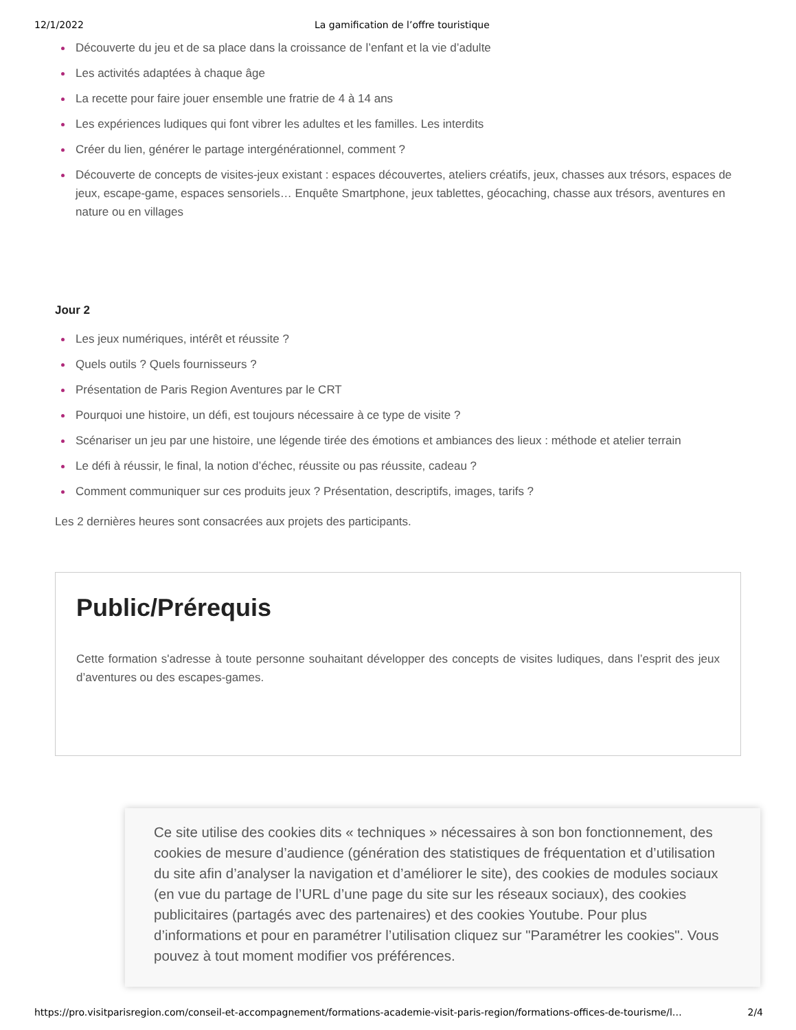12/1/2022 La gamification de l’offre touristique
Découverte du jeu et de sa place dans la croissance de l’enfant et la vie d’adulte
Les activités adaptées à chaque âge
La recette pour faire jouer ensemble une fratrie de 4 à 14 ans
Les expériences ludiques qui font vibrer les adultes et les familles. Les interdits
Créer du lien, générer le partage intergénérationnel, comment ?
Découverte de concepts de visites-jeux existant : espaces découvertes, ateliers créatifs, jeux, chasses aux trésors, espaces de jeux, escape-game, espaces sensoriels… Enquête Smartphone, jeux tablettes, géocaching, chasse aux trésors, aventures en nature ou en villages
Jour 2
Les jeux numériques, intérêt et réussite ?
Quels outils ? Quels fournisseurs ?
Présentation de Paris Region Aventures par le CRT
Pourquoi une histoire, un défi, est toujours nécessaire à ce type de visite ?
Scénariser un jeu par une histoire, une légende tirée des émotions et ambiances des lieux : méthode et atelier terrain
Le défi à réussir, le final, la notion d’échec, réussite ou pas réussite, cadeau ?
Comment communiquer sur ces produits jeux ? Présentation, descriptifs, images, tarifs ?
Les 2 dernières heures sont consacrées aux projets des participants.
Public/Prérequis
Cette formation s'adresse à toute personne souhaitant développer des concepts de visites ludiques, dans l’esprit des jeux d’aventures ou des escapes-games.
Ce site utilise des cookies dits « techniques » nécessaires à son bon fonctionnement, des cookies de mesure d’audience (génération des statistiques de fréquentation et d’utilisation du site afin d’analyser la navigation et d’améliorer le site), des cookies de modules sociaux (en vue du partage de l’URL d’une page du site sur les réseaux sociaux), des cookies publicitaires (partagés avec des partenaires) et des cookies Youtube. Pour plus d’informations et pour en paramétrer l’utilisation cliquez sur "Paramétrer les cookies". Vous pouvez à tout moment modifier vos préférences.
https://pro.visitparisregion.com/conseil-et-accompagnement/formations-academie-visit-paris-region/formations-offices-de-tourisme/l… 2/4